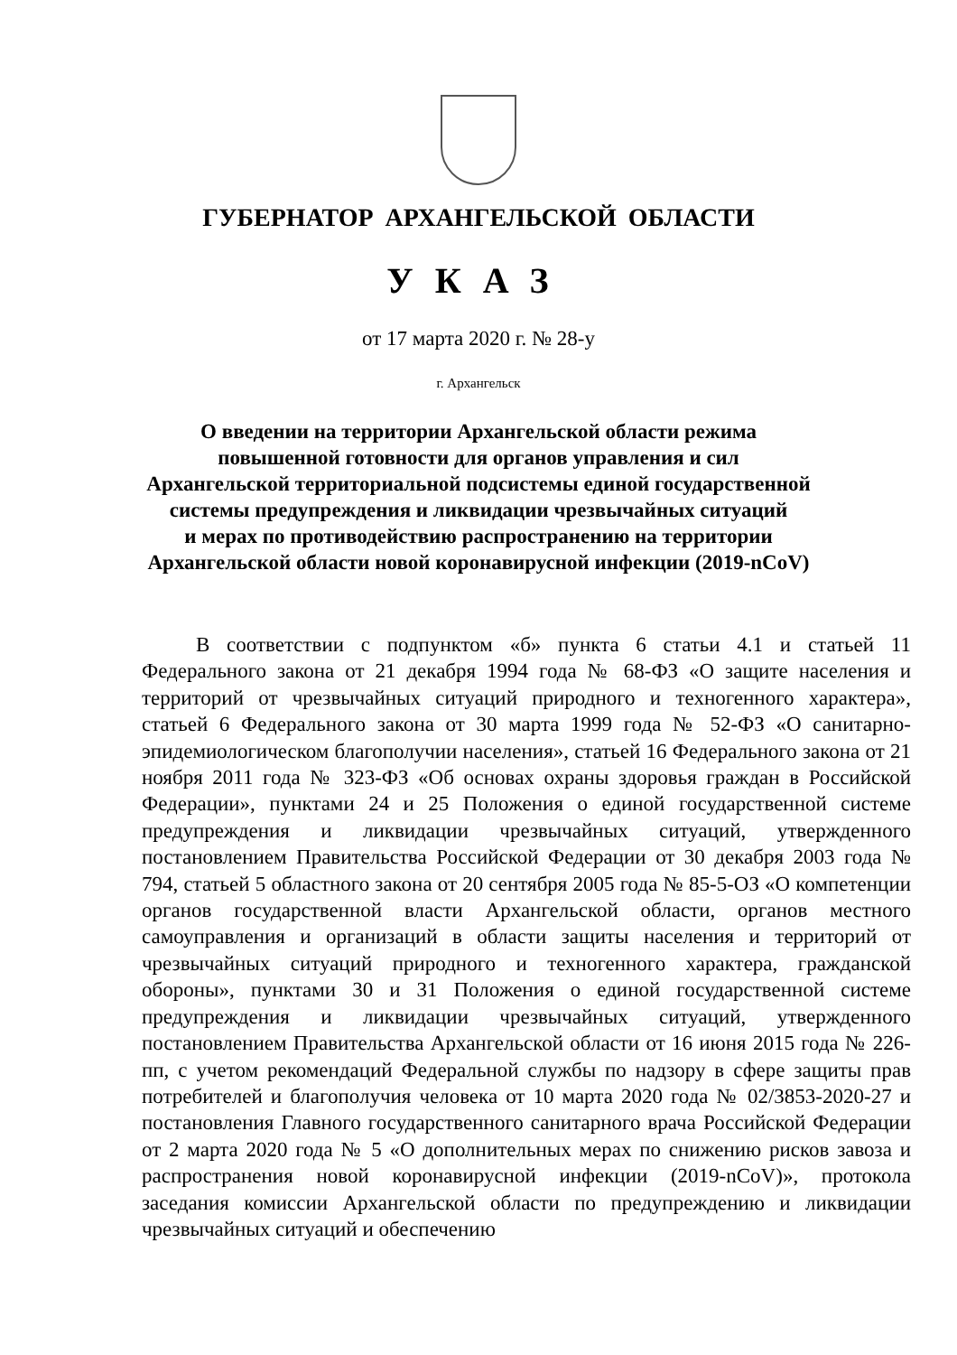ГУБЕРНАТОР АРХАНГЕЛЬСКОЙ ОБЛАСТИ
УКАЗ
от 17 марта 2020 г. № 28-у
г. Архангельск
О введении на территории Архангельской области режима
повышенной готовности для органов управления и сил
Архангельской территориальной подсистемы единой государственной
системы предупреждения и ликвидации чрезвычайных ситуаций
и мерах по противодействию распространению на территории
Архангельской области новой коронавирусной инфекции (2019-nCoV)
В соответствии с подпунктом «б» пункта 6 статьи 4.1 и статьей 11 Федерального закона от 21 декабря 1994 года № 68-ФЗ «О защите населения и территорий от чрезвычайных ситуаций природного и техногенного характера», статьей 6 Федерального закона от 30 марта 1999 года № 52-ФЗ «О санитарно-эпидемиологическом благополучии населения», статьей 16 Федерального закона от 21 ноября 2011 года № 323-ФЗ «Об основах охраны здоровья граждан в Российской Федерации», пунктами 24 и 25 Положения о единой государственной системе предупреждения и ликвидации чрезвычайных ситуаций, утвержденного постановлением Правительства Российской Федерации от 30 декабря 2003 года № 794, статьей 5 областного закона от 20 сентября 2005 года № 85-5-ОЗ «О компетенции органов государственной власти Архангельской области, органов местного самоуправления и организаций в области защиты населения и территорий от чрезвычайных ситуаций природного и техногенного характера, гражданской обороны», пунктами 30 и 31 Положения о единой государственной системе предупреждения и ликвидации чрезвычайных ситуаций, утвержденного постановлением Правительства Архангельской области от 16 июня 2015 года № 226-пп, с учетом рекомендаций Федеральной службы по надзору в сфере защиты прав потребителей и благополучия человека от 10 марта 2020 года № 02/3853-2020-27 и постановления Главного государственного санитарного врача Российской Федерации от 2 марта 2020 года № 5 «О дополнительных мерах по снижению рисков завоза и распространения новой коронавирусной инфекции (2019-nCoV)», протокола заседания комиссии Архангельской области по предупреждению и ликвидации чрезвычайных ситуаций и обеспечению